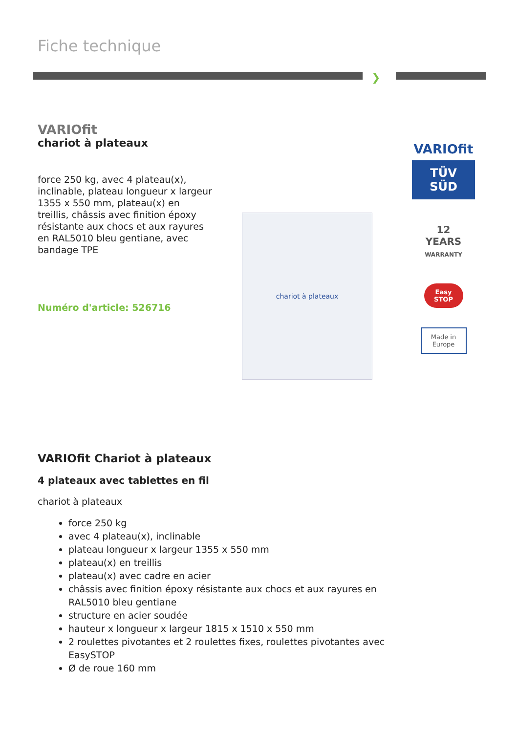Fiche technique
❯
VARIOfit
chariot à plateaux
force 250 kg, avec 4 plateau(x), inclinable, plateau longueur x largeur 1355 x 550 mm, plateau(x) en treillis, châssis avec finition époxy résistante aux chocs et aux rayures en RAL5010 bleu gentiane, avec bandage TPE
Numéro d'article: 526716
chariot à plateaux
VARIOfit
TÜV
SÜD
12
YEARS
WARRANTY
Easy STOP
Made in Europe
VARIOfit Chariot à plateaux
4 plateaux avec tablettes en fil
chariot à plateaux
force 250 kg
avec 4 plateau(x), inclinable
plateau longueur x largeur 1355 x 550 mm
plateau(x) en treillis
plateau(x) avec cadre en acier
châssis avec finition époxy résistante aux chocs et aux rayures en RAL5010 bleu gentiane
structure en acier soudée
hauteur x longueur x largeur 1815 x 1510 x 550 mm
2 roulettes pivotantes et 2 roulettes fixes, roulettes pivotantes avec EasySTOP
Ø de roue 160 mm